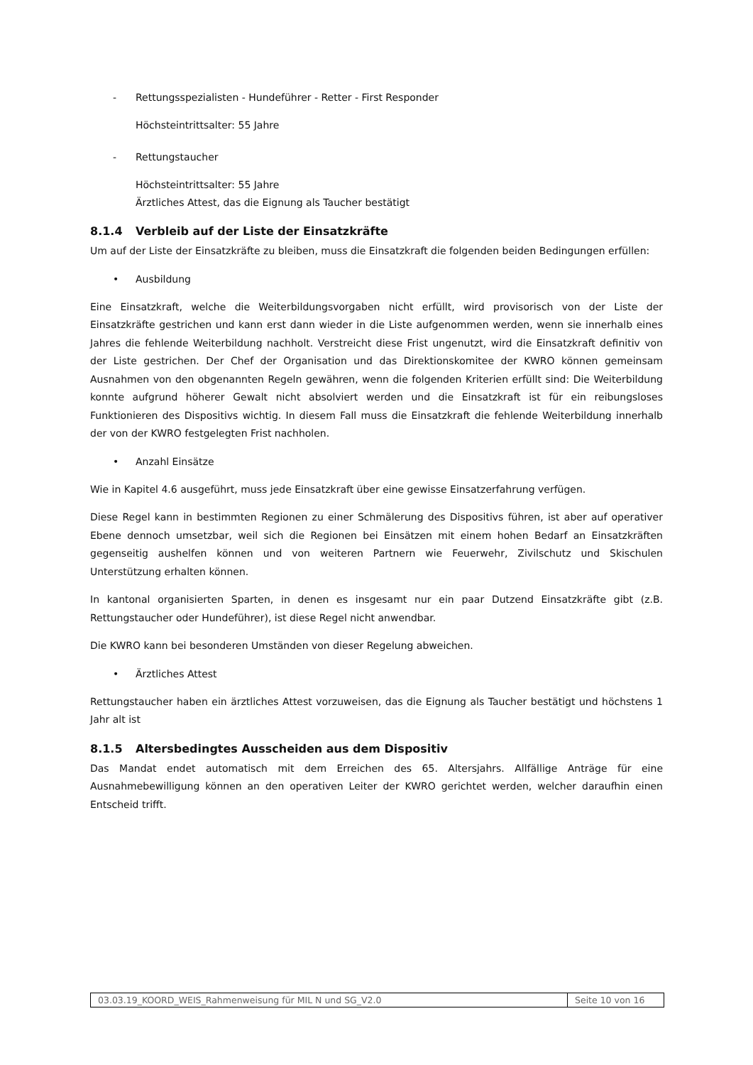- Rettungsspezialisten - Hundeführer - Retter - First Responder
Höchsteintrittsalter: 55 Jahre
- Rettungstaucher
Höchsteintrittsalter: 55 Jahre
Ärztliches Attest, das die Eignung als Taucher bestätigt
8.1.4 Verbleib auf der Liste der Einsatzkräfte
Um auf der Liste der Einsatzkräfte zu bleiben, muss die Einsatzkraft die folgenden beiden Bedingungen erfüllen:
• Ausbildung
Eine Einsatzkraft, welche die Weiterbildungsvorgaben nicht erfüllt, wird provisorisch von der Liste der Einsatzkräfte gestrichen und kann erst dann wieder in die Liste aufgenommen werden, wenn sie innerhalb eines Jahres die fehlende Weiterbildung nachholt. Verstreicht diese Frist ungenutzt, wird die Einsatzkraft definitiv von der Liste gestrichen. Der Chef der Organisation und das Direktionskomitee der KWRO können gemeinsam Ausnahmen von den obgenannten Regeln gewähren, wenn die folgenden Kriterien erfüllt sind: Die Weiterbildung konnte aufgrund höherer Gewalt nicht absolviert werden und die Einsatzkraft ist für ein reibungsloses Funktionieren des Dispositivs wichtig. In diesem Fall muss die Einsatzkraft die fehlende Weiterbildung innerhalb der von der KWRO festgelegten Frist nachholen.
• Anzahl Einsätze
Wie in Kapitel 4.6 ausgeführt, muss jede Einsatzkraft über eine gewisse Einsatzerfahrung verfügen.
Diese Regel kann in bestimmten Regionen zu einer Schmälerung des Dispositivs führen, ist aber auf operativer Ebene dennoch umsetzbar, weil sich die Regionen bei Einsätzen mit einem hohen Bedarf an Einsatzkräften gegenseitig aushelfen können und von weiteren Partnern wie Feuerwehr, Zivilschutz und Skischulen Unterstützung erhalten können.
In kantonal organisierten Sparten, in denen es insgesamt nur ein paar Dutzend Einsatzkräfte gibt (z.B. Rettungstaucher oder Hundeführer), ist diese Regel nicht anwendbar.
Die KWRO kann bei besonderen Umständen von dieser Regelung abweichen.
• Ärztliches Attest
Rettungstaucher haben ein ärztliches Attest vorzuweisen, das die Eignung als Taucher bestätigt und höchstens 1 Jahr alt ist
8.1.5 Altersbedingtes Ausscheiden aus dem Dispositiv
Das Mandat endet automatisch mit dem Erreichen des 65. Altersjahrs. Allfällige Anträge für eine Ausnahmebewilligung können an den operativen Leiter der KWRO gerichtet werden, welcher daraufhin einen Entscheid trifft.
03.03.19_KOORD_WEIS_Rahmenweisung für MIL N und SG_V2.0
Seite 10 von 16